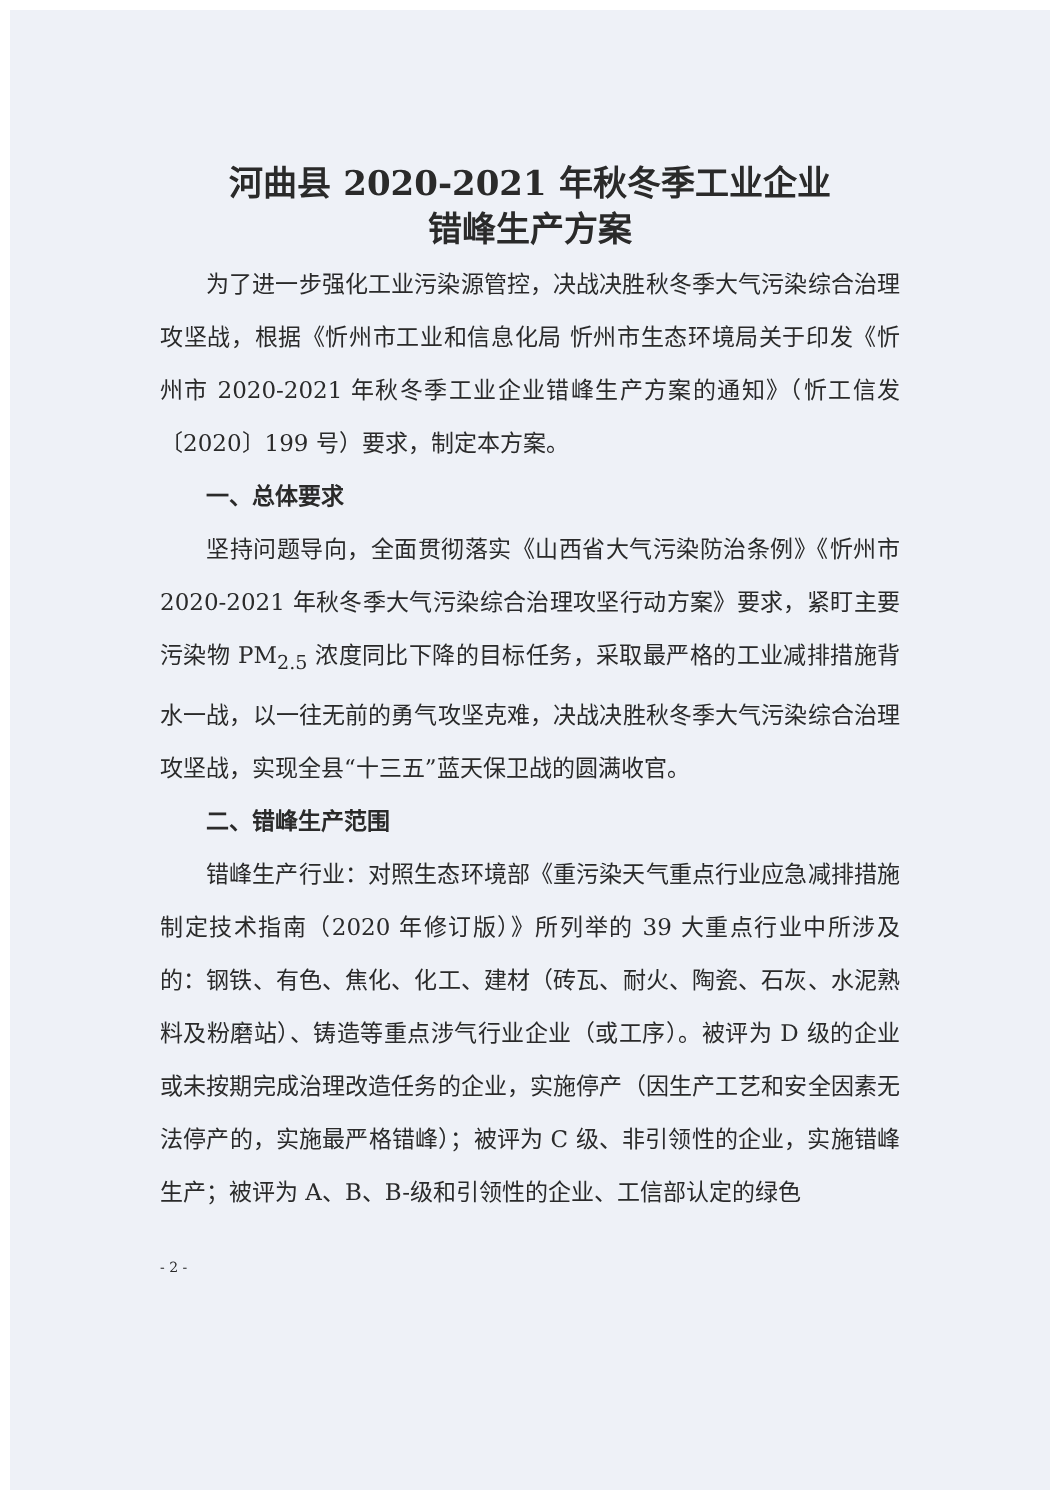河曲县 2020-2021 年秋冬季工业企业
错峰生产方案
为了进一步强化工业污染源管控，决战决胜秋冬季大气污染综合治理攻坚战，根据《忻州市工业和信息化局 忻州市生态环境局关于印发《忻州市 2020-2021 年秋冬季工业企业错峰生产方案的通知》（忻工信发〔2020〕199 号）要求，制定本方案。
一、总体要求
坚持问题导向，全面贯彻落实《山西省大气污染防治条例》《忻州市 2020-2021 年秋冬季大气污染综合治理攻坚行动方案》要求，紧盯主要污染物 PM<sub>2.5</sub> 浓度同比下降的目标任务，采取最严格的工业减排措施背水一战，以一往无前的勇气攻坚克难，决战决胜秋冬季大气污染综合治理攻坚战，实现全县“十三五”蓝天保卫战的圆满收官。
二、错峰生产范围
错峰生产行业：对照生态环境部《重污染天气重点行业应急减排措施制定技术指南（2020 年修订版）》所列举的 39 大重点行业中所涉及的：钢铁、有色、焦化、化工、建材（砖瓦、耐火、陶瓷、石灰、水泥熟料及粉磨站）、铸造等重点涉气行业企业（或工序）。被评为 D 级的企业或未按期完成治理改造任务的企业，实施停产（因生产工艺和安全因素无法停产的，实施最严格错峰）；被评为 C 级、非引领性的企业，实施错峰生产；被评为 A、B、B-级和引领性的企业、工信部认定的绿色
- 2 -